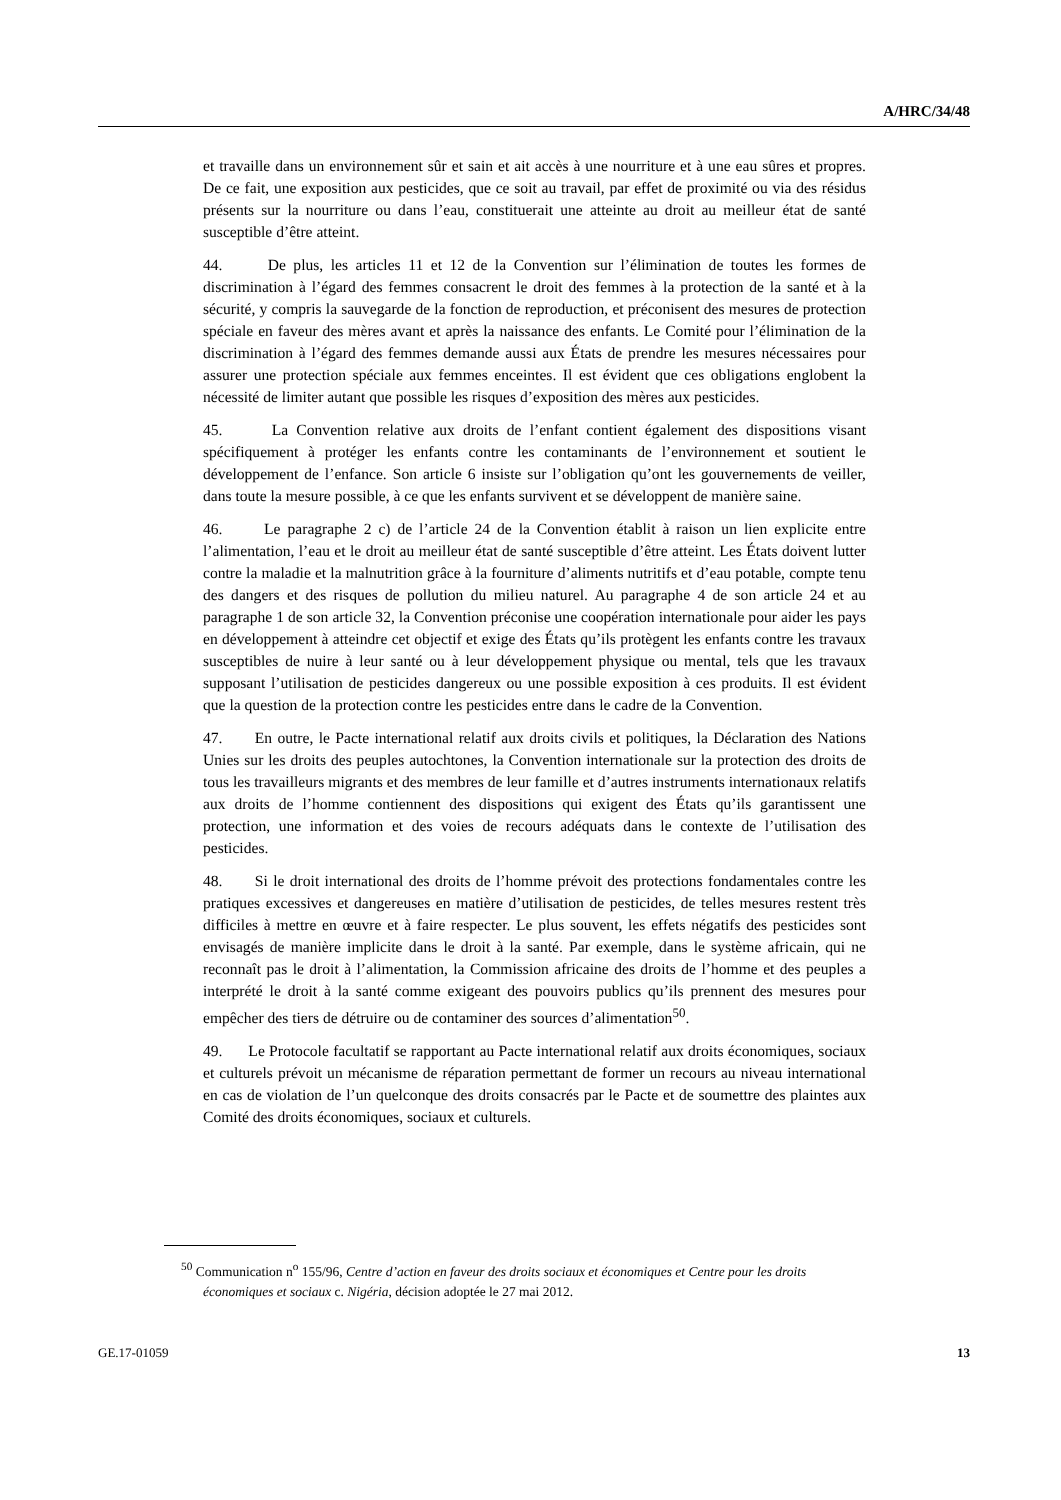A/HRC/34/48
et travaille dans un environnement sûr et sain et ait accès à une nourriture et à une eau sûres et propres. De ce fait, une exposition aux pesticides, que ce soit au travail, par effet de proximité ou via des résidus présents sur la nourriture ou dans l’eau, constituerait une atteinte au droit au meilleur état de santé susceptible d’être atteint.
44. De plus, les articles 11 et 12 de la Convention sur l’élimination de toutes les formes de discrimination à l’égard des femmes consacrent le droit des femmes à la protection de la santé et à la sécurité, y compris la sauvegarde de la fonction de reproduction, et préconisent des mesures de protection spéciale en faveur des mères avant et après la naissance des enfants. Le Comité pour l’élimination de la discrimination à l’égard des femmes demande aussi aux États de prendre les mesures nécessaires pour assurer une protection spéciale aux femmes enceintes. Il est évident que ces obligations englobent la nécessité de limiter autant que possible les risques d’exposition des mères aux pesticides.
45. La Convention relative aux droits de l’enfant contient également des dispositions visant spécifiquement à protéger les enfants contre les contaminants de l’environnement et soutient le développement de l’enfance. Son article 6 insiste sur l’obligation qu’ont les gouvernements de veiller, dans toute la mesure possible, à ce que les enfants survivent et se développent de manière saine.
46. Le paragraphe 2 c) de l’article 24 de la Convention établit à raison un lien explicite entre l’alimentation, l’eau et le droit au meilleur état de santé susceptible d’être atteint. Les États doivent lutter contre la maladie et la malnutrition grâce à la fourniture d’aliments nutritifs et d’eau potable, compte tenu des dangers et des risques de pollution du milieu naturel. Au paragraphe 4 de son article 24 et au paragraphe 1 de son article 32, la Convention préconise une coopération internationale pour aider les pays en développement à atteindre cet objectif et exige des États qu’ils protègent les enfants contre les travaux susceptibles de nuire à leur santé ou à leur développement physique ou mental, tels que les travaux supposant l’utilisation de pesticides dangereux ou une possible exposition à ces produits. Il est évident que la question de la protection contre les pesticides entre dans le cadre de la Convention.
47. En outre, le Pacte international relatif aux droits civils et politiques, la Déclaration des Nations Unies sur les droits des peuples autochtones, la Convention internationale sur la protection des droits de tous les travailleurs migrants et des membres de leur famille et d’autres instruments internationaux relatifs aux droits de l’homme contiennent des dispositions qui exigent des États qu’ils garantissent une protection, une information et des voies de recours adéquats dans le contexte de l’utilisation des pesticides.
48. Si le droit international des droits de l’homme prévoit des protections fondamentales contre les pratiques excessives et dangereuses en matière d’utilisation de pesticides, de telles mesures restent très difficiles à mettre en œuvre et à faire respecter. Le plus souvent, les effets négatifs des pesticides sont envisagés de manière implicite dans le droit à la santé. Par exemple, dans le système africain, qui ne reconnaît pas le droit à l’alimentation, la Commission africaine des droits de l’homme et des peuples a interprété le droit à la santé comme exigeant des pouvoirs publics qu’ils prennent des mesures pour empêcher des tiers de détruire ou de contaminer des sources d’alimentation<sup>50</sup>.
49. Le Protocole facultatif se rapportant au Pacte international relatif aux droits économiques, sociaux et culturels prévoit un mécanisme de réparation permettant de former un recours au niveau international en cas de violation de l’un quelconque des droits consacrés par le Pacte et de soumettre des plaintes aux Comité des droits économiques, sociaux et culturels.
<sup>50</sup> Communication n<sup>o</sup> 155/96, Centre d’action en faveur des droits sociaux et économiques et Centre pour les droits économiques et sociaux c. Nigéria, décision adoptée le 27 mai 2012.
GE.17-01059 13